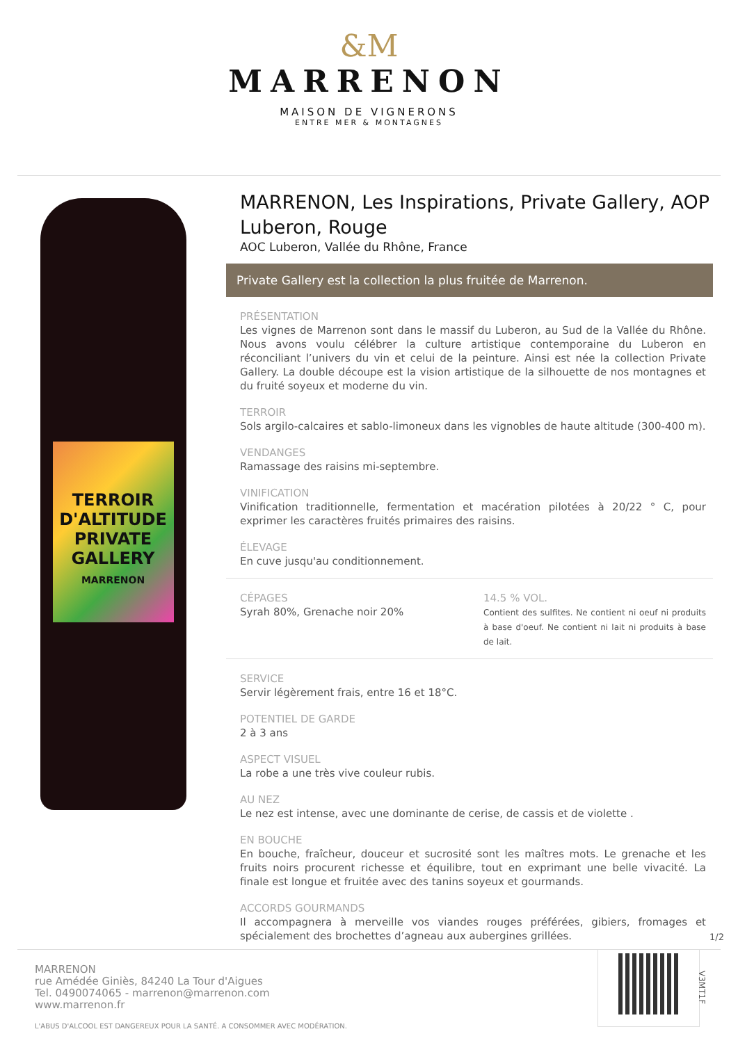&M
MARRENON
MAISON DE VIGNERONS
ENTRE MER & MONTAGNES
TERROIR D'ALTITUDE
PRIVATE
GALLERY
MARRENON
MARRENON, Les Inspirations, Private Gallery, AOP Luberon, Rouge
AOC Luberon, Vallée du Rhône, France
Private Gallery est la collection la plus fruitée de Marrenon.
PRÉSENTATION
Les vignes de Marrenon sont dans le massif du Luberon, au Sud de la Vallée du Rhône. Nous avons voulu célébrer la culture artistique contemporaine du Luberon en réconciliant l’univers du vin et celui de la peinture. Ainsi est née la collection Private Gallery. La double découpe est la vision artistique de la silhouette de nos montagnes et du fruité soyeux et moderne du vin.
TERROIR
Sols argilo-calcaires et sablo-limoneux dans les vignobles de haute altitude (300-400 m).
VENDANGES
Ramassage des raisins mi-septembre.
VINIFICATION
Vinification traditionnelle, fermentation et macération pilotées à 20/22 ° C, pour exprimer les caractères fruités primaires des raisins.
ÉLEVAGE
En cuve jusqu'au conditionnement.
CÉPAGES
Syrah 80%, Grenache noir 20%
14.5 % VOL.
Contient des sulfites. Ne contient ni oeuf ni produits à base d'oeuf. Ne contient ni lait ni produits à base de lait.
SERVICE
Servir légèrement frais, entre 16 et 18°C.
POTENTIEL DE GARDE
2 à 3 ans
ASPECT VISUEL
La robe a une très vive couleur rubis.
AU NEZ
Le nez est intense, avec une dominante de cerise, de cassis et de violette .
EN BOUCHE
En bouche, fraîcheur, douceur et sucrosité sont les maîtres mots. Le grenache et les fruits noirs procurent richesse et équilibre, tout en exprimant une belle vivacité. La finale est longue et fruitée avec des tanins soyeux et gourmands.
ACCORDS GOURMANDS
Il accompagnera à merveille vos viandes rouges préférées, gibiers, fromages et spécialement des brochettes d’agneau aux aubergines grillées.
1/2
MARRENON
rue Amédée Giniès, 84240 La Tour d'Aigues
Tel. 0490074065 - marrenon@marrenon.com
www.marrenon.fr
L'ABUS D'ALCOOL EST DANGEREUX POUR LA SANTÉ. A CONSOMMER AVEC MODÉRATION.
V3MT1F